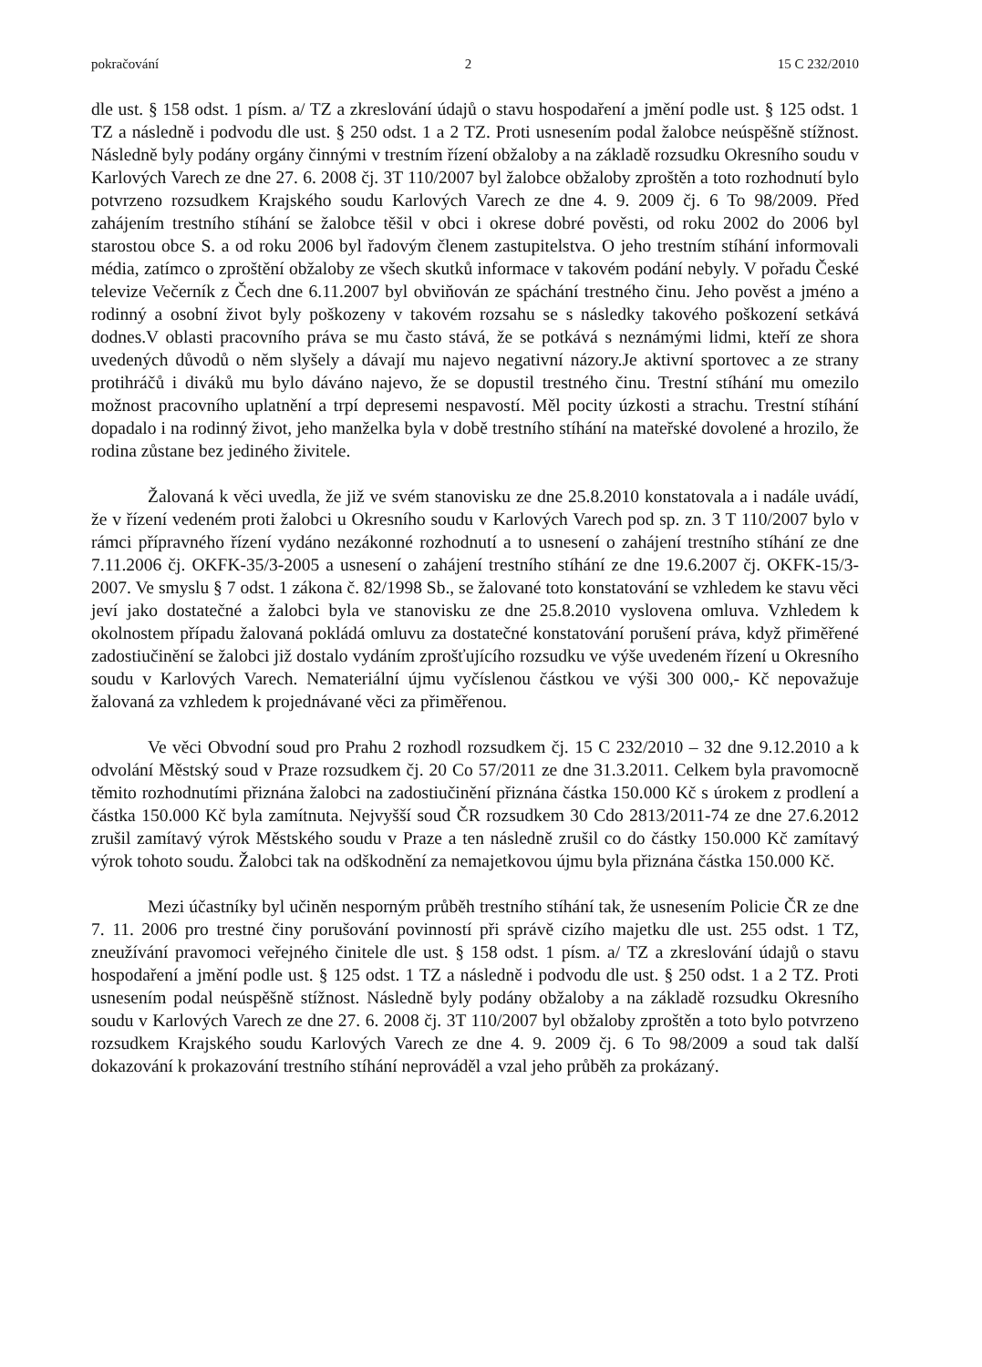pokračování 2 15 C 232/2010
dle ust. § 158 odst. 1 písm. a/ TZ a zkreslování údajů o stavu hospodaření a jmění podle ust. § 125 odst. 1 TZ a následně i podvodu dle ust. § 250 odst. 1 a 2 TZ. Proti usnesením podal žalobce neúspěšně stížnost. Následně byly podány orgány činnými v trestním řízení obžaloby a na základě rozsudku Okresního soudu v Karlových Varech ze dne 27. 6. 2008 čj. 3T 110/2007 byl žalobce obžaloby zproštěn a toto rozhodnutí bylo potvrzeno rozsudkem Krajského soudu Karlových Varech ze dne 4. 9. 2009 čj. 6 To 98/2009. Před zahájením trestního stíhání se žalobce těšil v obci i okrese dobré pověsti, od roku 2002 do 2006 byl starostou obce S. a od roku 2006 byl řadovým členem zastupitelstva. O jeho trestním stíhání informovali média, zatímco o zproštění obžaloby ze všech skutků informace v takovém podání nebyly. V pořadu České televize Večerník z Čech dne 6.11.2007 byl obviňován ze spáchání trestného činu. Jeho pověst a jméno a rodinný a osobní život byly poškozeny v takovém rozsahu se s následky takového poškození setkává dodnes.V oblasti pracovního práva se mu často stává, že se potkává s neznámými lidmi, kteří ze shora uvedených důvodů o něm slyšely a dávají mu najevo negativní názory.Je aktivní sportovec a ze strany protihráčů i diváků mu bylo dáváno najevo, že se dopustil trestného činu. Trestní stíhání mu omezilo možnost pracovního uplatnění a trpí depresemi nespavostí. Měl pocity úzkosti a strachu. Trestní stíhání dopadalo i na rodinný život, jeho manželka byla v době trestního stíhání na mateřské dovolené a hrozilo, že rodina zůstane bez jediného živitele.
Žalovaná k věci uvedla, že již ve svém stanovisku ze dne 25.8.2010 konstatovala a i nadále uvádí, že v řízení vedeném proti žalobci u Okresního soudu v Karlových Varech pod sp. zn. 3 T 110/2007 bylo v rámci přípravného řízení vydáno nezákonné rozhodnutí a to usnesení o zahájení trestního stíhání ze dne 7.11.2006 čj. OKFK-35/3-2005 a usnesení o zahájení trestního stíhání ze dne 19.6.2007 čj. OKFK-15/3-2007. Ve smyslu § 7 odst. 1 zákona č. 82/1998 Sb., se žalované toto konstatování se vzhledem ke stavu věci jeví jako dostatečné a žalobci byla ve stanovisku ze dne 25.8.2010 vyslovena omluva. Vzhledem k okolnostem případu žalovaná pokládá omluvu za dostatečné konstatování porušení práva, když přiměřené zadostiučinění se žalobci již dostalo vydáním zprošťujícího rozsudku ve výše uvedeném řízení u Okresního soudu v Karlových Varech. Nemateriální újmu vyčíslenou částkou ve výši 300 000,- Kč nepovažuje žalovaná za vzhledem k projednávané věci za přiměřenou.
Ve věci Obvodní soud pro Prahu 2 rozhodl rozsudkem čj. 15 C 232/2010 – 32 dne 9.12.2010 a k odvolání Městský soud v Praze rozsudkem čj. 20 Co 57/2011 ze dne 31.3.2011. Celkem byla pravomocně těmito rozhodnutími přiznána žalobci na zadostiučinění přiznána částka 150.000 Kč s úrokem z prodlení a částka 150.000 Kč byla zamítnuta. Nejvyšší soud ČR rozsudkem 30 Cdo 2813/2011-74 ze dne 27.6.2012 zrušil zamítavý výrok Městského soudu v Praze a ten následně zrušil co do částky 150.000 Kč zamítavý výrok tohoto soudu. Žalobci tak na odškodnění za nemajetkovou újmu byla přiznána částka 150.000 Kč.
Mezi účastníky byl učiněn nesporným průběh trestního stíhání tak, že usnesením Policie ČR ze dne 7. 11. 2006 pro trestné činy porušování povinností při správě cizího majetku dle ust. 255 odst. 1 TZ, zneužívání pravomoci veřejného činitele dle ust. § 158 odst. 1 písm. a/ TZ a zkreslování údajů o stavu hospodaření a jmění podle ust. § 125 odst. 1 TZ a následně i podvodu dle ust. § 250 odst. 1 a 2 TZ. Proti usnesením podal neúspěšně stížnost. Následně byly podány obžaloby a na základě rozsudku Okresního soudu v Karlových Varech ze dne 27. 6. 2008 čj. 3T 110/2007 byl obžaloby zproštěn a toto bylo potvrzeno rozsudkem Krajského soudu Karlových Varech ze dne 4. 9. 2009 čj. 6 To 98/2009 a soud tak další dokazování k prokazování trestního stíhání neprováděl a vzal jeho průběh za prokázaný.